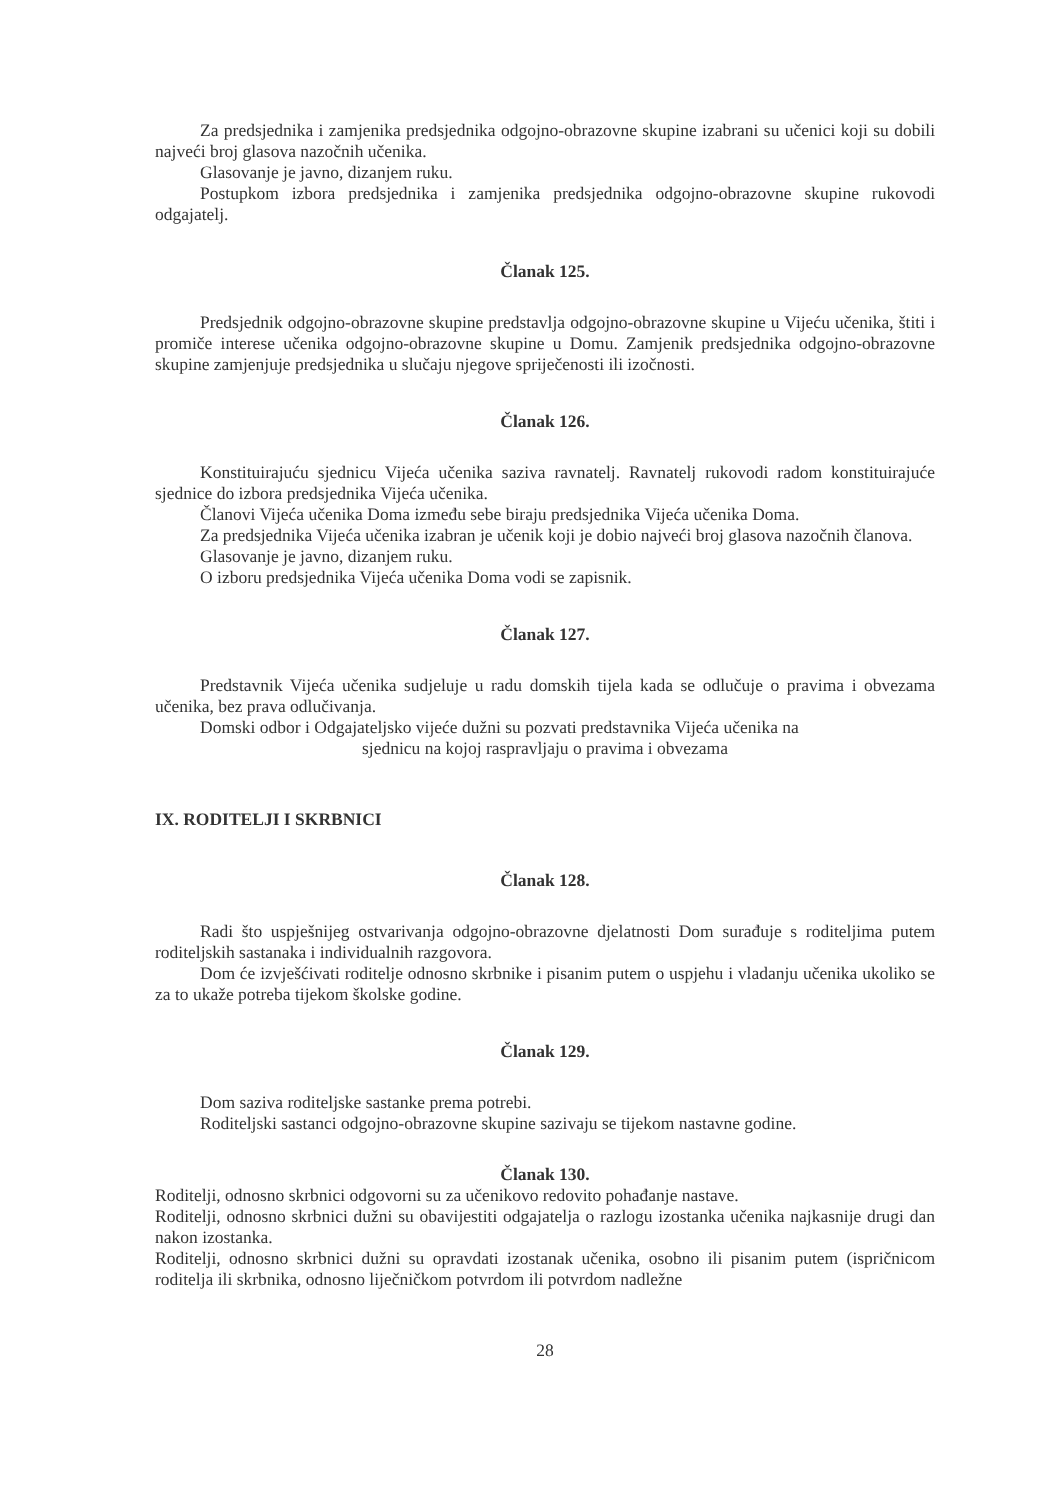Za predsjednika i zamjenika predsjednika odgojno-obrazovne skupine izabrani su učenici koji su dobili najveći broj glasova nazočnih učenika.
Glasovanje je javno, dizanjem ruku.
Postupkom izbora predsjednika i zamjenika predsjednika odgojno-obrazovne skupine rukovodi odgajatelj.
Članak 125.
Predsjednik odgojno-obrazovne skupine predstavlja odgojno-obrazovne skupine u Vijeću učenika, štiti i promiče interese učenika odgojno-obrazovne skupine u Domu. Zamjenik predsjednika odgojno-obrazovne skupine zamjenjuje predsjednika u slučaju njegove spriječenosti ili izočnosti.
Članak 126.
Konstituirajuću sjednicu Vijeća učenika saziva ravnatelj. Ravnatelj rukovodi radom konstituirajuće sjednice do izbora predsjednika Vijeća učenika.
Članovi Vijeća učenika Doma između sebe biraju predsjednika Vijeća učenika Doma.
Za predsjednika Vijeća učenika izabran je učenik koji je dobio najveći broj glasova nazočnih članova.
Glasovanje je javno, dizanjem ruku.
O izboru predsjednika Vijeća učenika Doma vodi se zapisnik.
Članak 127.
Predstavnik Vijeća učenika sudjeluje u radu domskih tijela kada se odlučuje o pravima i obvezama učenika, bez prava odlučivanja.
Domski odbor i Odgajateljsko vijeće dužni su pozvati predstavnika Vijeća učenika na
sjednicu na kojoj raspravljaju o pravima i obvezama
IX. RODITELJI I SKRBNICI
Članak 128.
Radi što uspješnijeg ostvarivanja odgojno-obrazovne djelatnosti Dom surađuje s roditeljima putem roditeljskih sastanaka i individualnih razgovora.
Dom će izvješćivati roditelje odnosno skrbnike i pisanim putem o uspjehu i vladanju učenika ukoliko se za to ukaže potreba tijekom školske godine.
Članak 129.
Dom saziva roditeljske sastanke prema potrebi.
Roditeljski sastanci odgojno-obrazovne skupine sazivaju se tijekom nastavne godine.
Članak 130.
Roditelji, odnosno skrbnici odgovorni su za učenikovo redovito pohađanje nastave.
Roditelji, odnosno skrbnici dužni su obavijestiti odgajatelja o razlogu izostanka učenika najkasnije drugi dan nakon izostanka.
Roditelji, odnosno skrbnici dužni su opravdati izostanak učenika, osobno ili pisanim putem (ispričnicom roditelja ili skrbnika, odnosno liječničkom potvrdom ili potvrdom nadležne
28